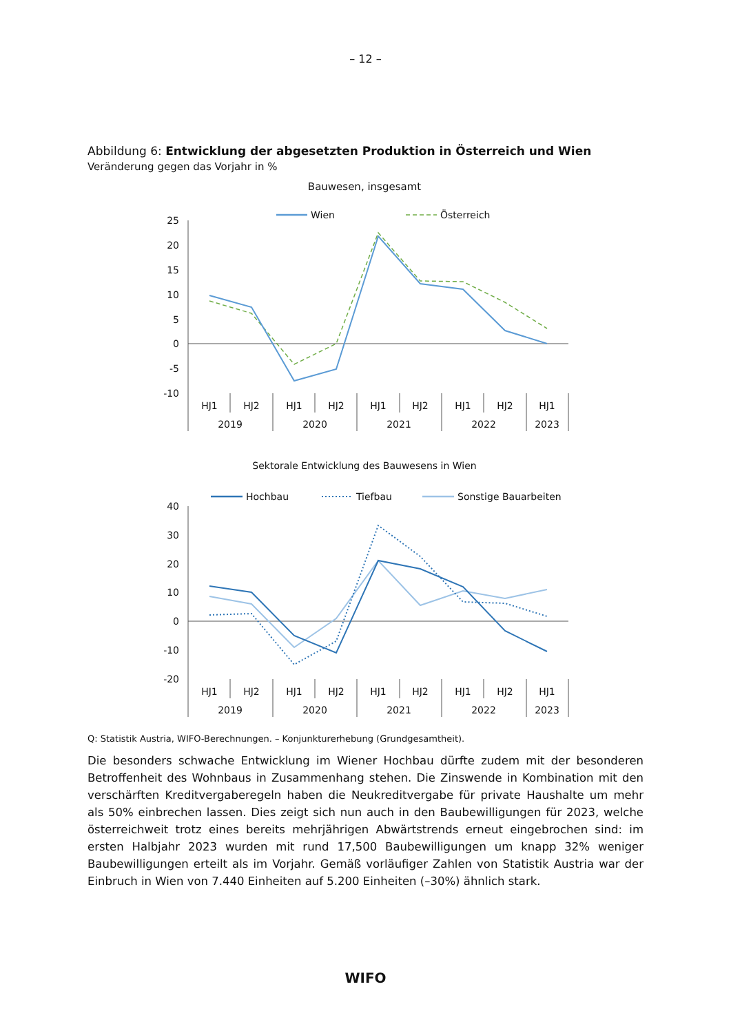– 12 –
Abbildung 6: Entwicklung der abgesetzten Produktion in Österreich und Wien
Veränderung gegen das Vorjahr in %
Bauwesen, insgesamt
Wien
Österreich
25
20
15
10
5
0
-5
-10
HJ1
HJ2
HJ1
HJ2
HJ1
HJ2
HJ1
HJ2
HJ1
2019
2020
2021
2022
2023
Sektorale Entwicklung des Bauwesens in Wien
Hochbau
Tiefbau
Sonstige Bauarbeiten
40
30
20
10
0
-10
-20
HJ1
HJ2
HJ1
HJ2
HJ1
HJ2
HJ1
HJ2
HJ1
2019
2020
2021
2022
2023
Q: Statistik Austria, WIFO-Berechnungen. – Konjunkturerhebung (Grundgesamtheit).
Die besonders schwache Entwicklung im Wiener Hochbau dürfte zudem mit der besonderen Betroffenheit des Wohnbaus in Zusammenhang stehen. Die Zinswende in Kombination mit den verschärften Kreditvergaberegeln haben die Neukreditvergabe für private Haushalte um mehr als 50% einbrechen lassen. Dies zeigt sich nun auch in den Baubewilligungen für 2023, welche österreichweit trotz eines bereits mehrjährigen Abwärtstrends erneut eingebrochen sind: im ersten Halbjahr 2023 wurden mit rund 17,500 Baubewilligungen um knapp 32% weniger Baubewilligungen erteilt als im Vorjahr. Gemäß vorläufiger Zahlen von Statistik Austria war der Einbruch in Wien von 7.440 Einheiten auf 5.200 Einheiten (–30%) ähnlich stark.
WIFO